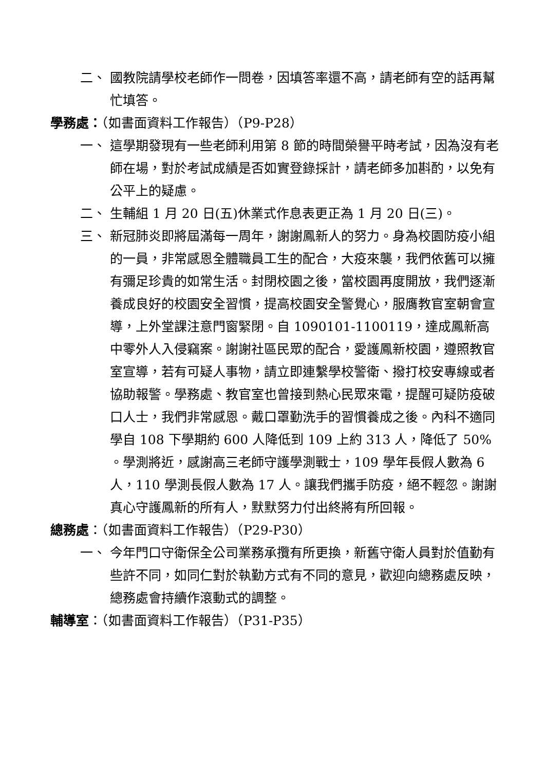二、 國教院請學校老師作一問卷，因填答率還不高，請老師有空的話再幫忙填答。
學務處：（如書面資料工作報告）（P9-P28）
一、 這學期發現有一些老師利用第 8 節的時間榮譽平時考試，因為沒有老師在場，對於考試成績是否如實登錄採計，請老師多加斟酌，以免有公平上的疑慮。
二、 生輔組 1 月 20 日(五)休業式作息表更正為 1 月 20 日(三)。
三、 新冠肺炎即將屆滿每一周年，謝謝鳳新人的努力。身為校園防疫小組的一員，非常感恩全體職員工生的配合，大疫來襲，我們依舊可以擁有彌足珍貴的如常生活。封閉校園之後，當校園再度開放，我們逐漸養成良好的校園安全習慣，提高校園安全警覺心，服膺教官室朝會宣導，上外堂課注意門窗緊閉。自 1090101-1100119，達成鳳新高中零外人入侵竊案。謝謝社區民眾的配合，愛護鳳新校園，遵照教官室宣導，若有可疑人事物，請立即連繫學校警衛、撥打校安專線或者協助報警。學務處、教官室也曾接到熱心民眾來電，提醒可疑防疫破口人士，我們非常感恩。戴口罩勤洗手的習慣養成之後。內科不適同學自 108 下學期約 600 人降低到 109 上約 313 人，降低了 50% 。學測將近，感謝高三老師守護學測戰士，109 學年長假人數為 6 人，110 學測長假人數為 17 人。讓我們攜手防疫，絕不輕忽。謝謝真心守護鳳新的所有人，默默努力付出終將有所回報。
總務處：（如書面資料工作報告）（P29-P30）
一、 今年門口守衛保全公司業務承攬有所更換，新舊守衛人員對於值勤有些許不同，如同仁對於執勤方式有不同的意見，歡迎向總務處反映，總務處會持續作滾動式的調整。
輔導室：（如書面資料工作報告）（P31-P35）